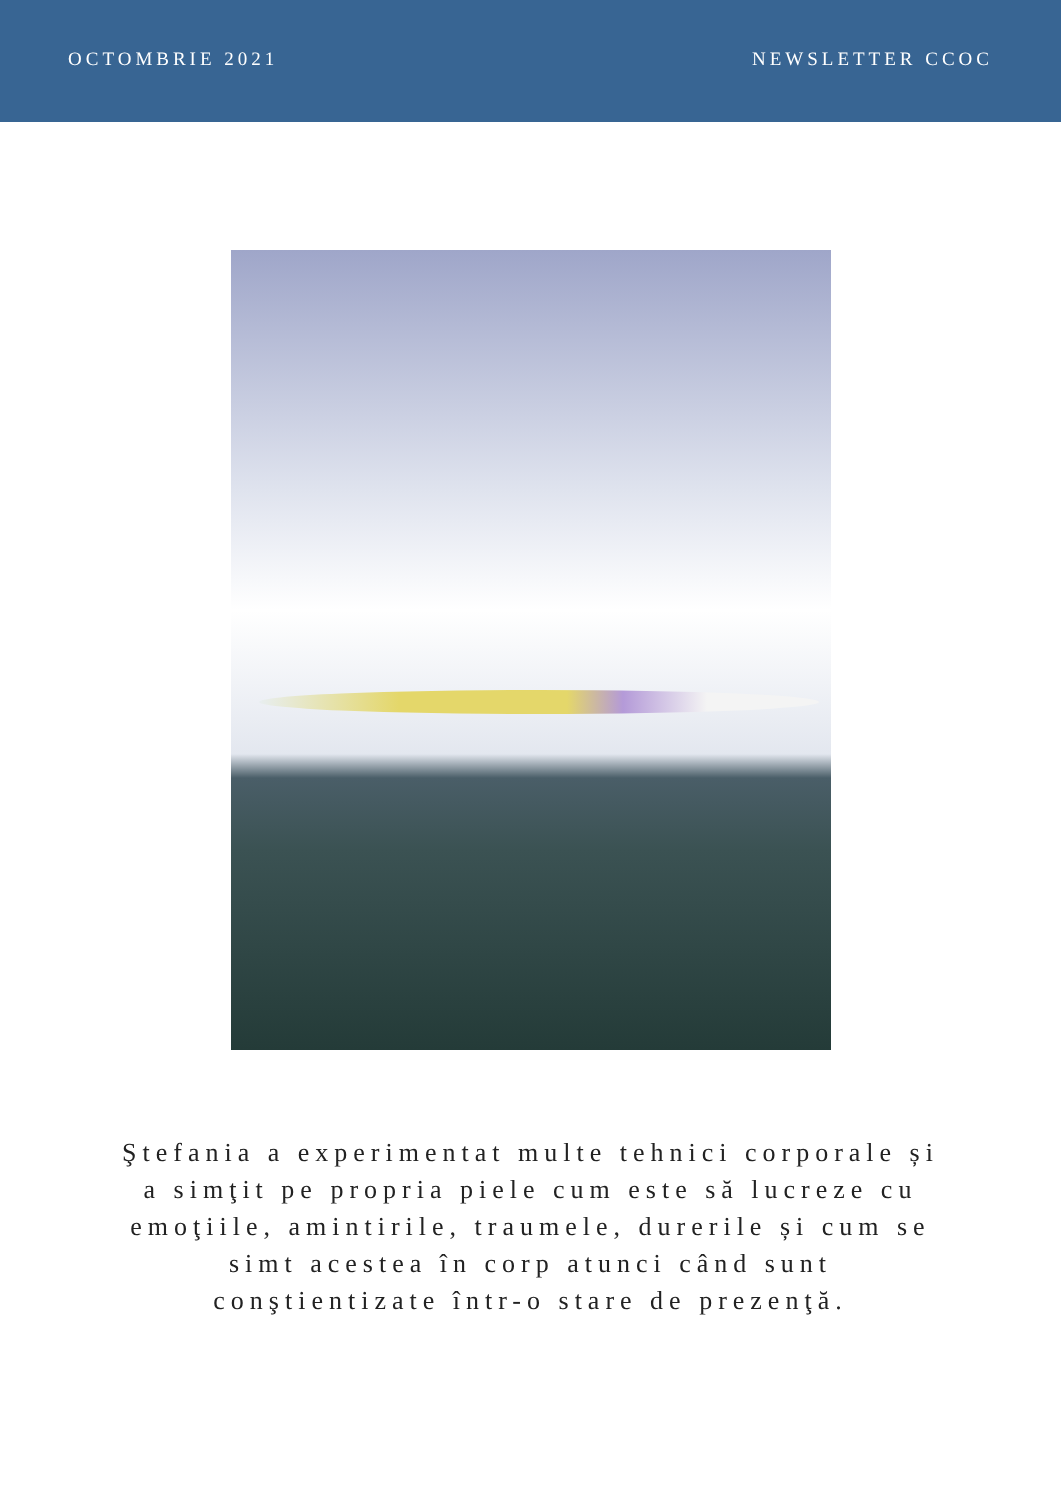OCTOMBRIE 2021 NEWSLETTER CCOC
Ştefania a experimentat multe tehnici corporale și a simţit pe propria piele cum este să lucreze cu emoţiile, amintirile, traumele, durerile și cum se simt acestea în corp atunci când sunt conştientizate într-o stare de prezenţă.